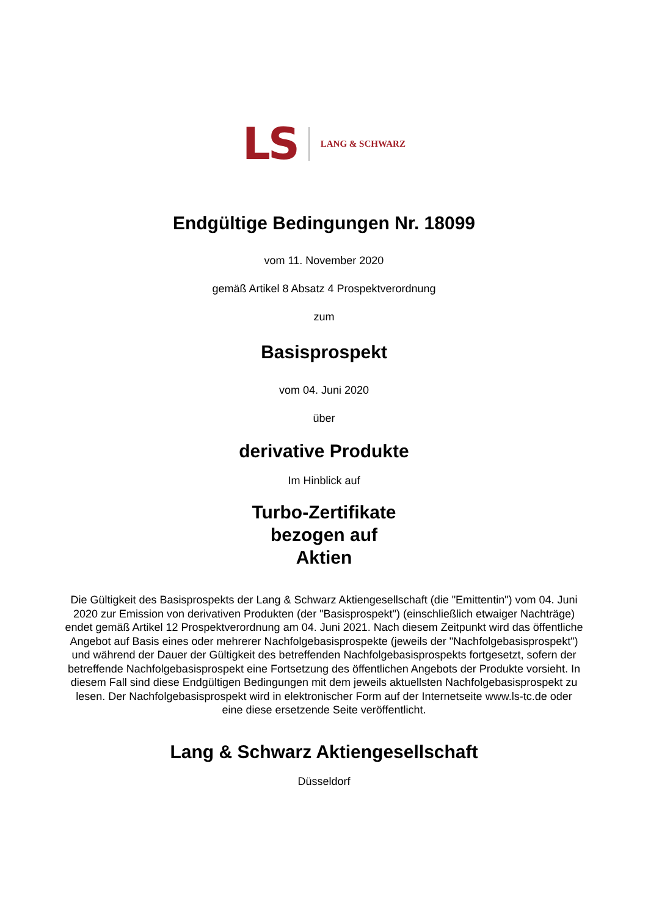LS LANG & SCHWARZ
Endgültige Bedingungen Nr. 18099
vom 11. November 2020
gemäß Artikel 8 Absatz 4 Prospektverordnung
zum
Basisprospekt
vom 04. Juni 2020
über
derivative Produkte
Im Hinblick auf
Turbo-Zertifikate
bezogen auf
Aktien
Die Gültigkeit des Basisprospekts der Lang & Schwarz Aktiengesellschaft (die "Emittentin") vom 04. Juni 2020 zur Emission von derivativen Produkten (der "Basisprospekt") (einschließlich etwaiger Nachträge) endet gemäß Artikel 12 Prospektverordnung am 04. Juni 2021. Nach diesem Zeitpunkt wird das öffentliche Angebot auf Basis eines oder mehrerer Nachfolgebasisprospekte (jeweils der "Nachfolgebasisprospekt") und während der Dauer der Gültigkeit des betreffenden Nachfolgebasisprospekts fortgesetzt, sofern der betreffende Nachfolgebasisprospekt eine Fortsetzung des öffentlichen Angebots der Produkte vorsieht. In diesem Fall sind diese Endgültigen Bedingungen mit dem jeweils aktuellsten Nachfolgebasisprospekt zu lesen. Der Nachfolgebasisprospekt wird in elektronischer Form auf der Internetseite www.ls-tc.de oder eine diese ersetzende Seite veröffentlicht.
Lang & Schwarz Aktiengesellschaft
Düsseldorf